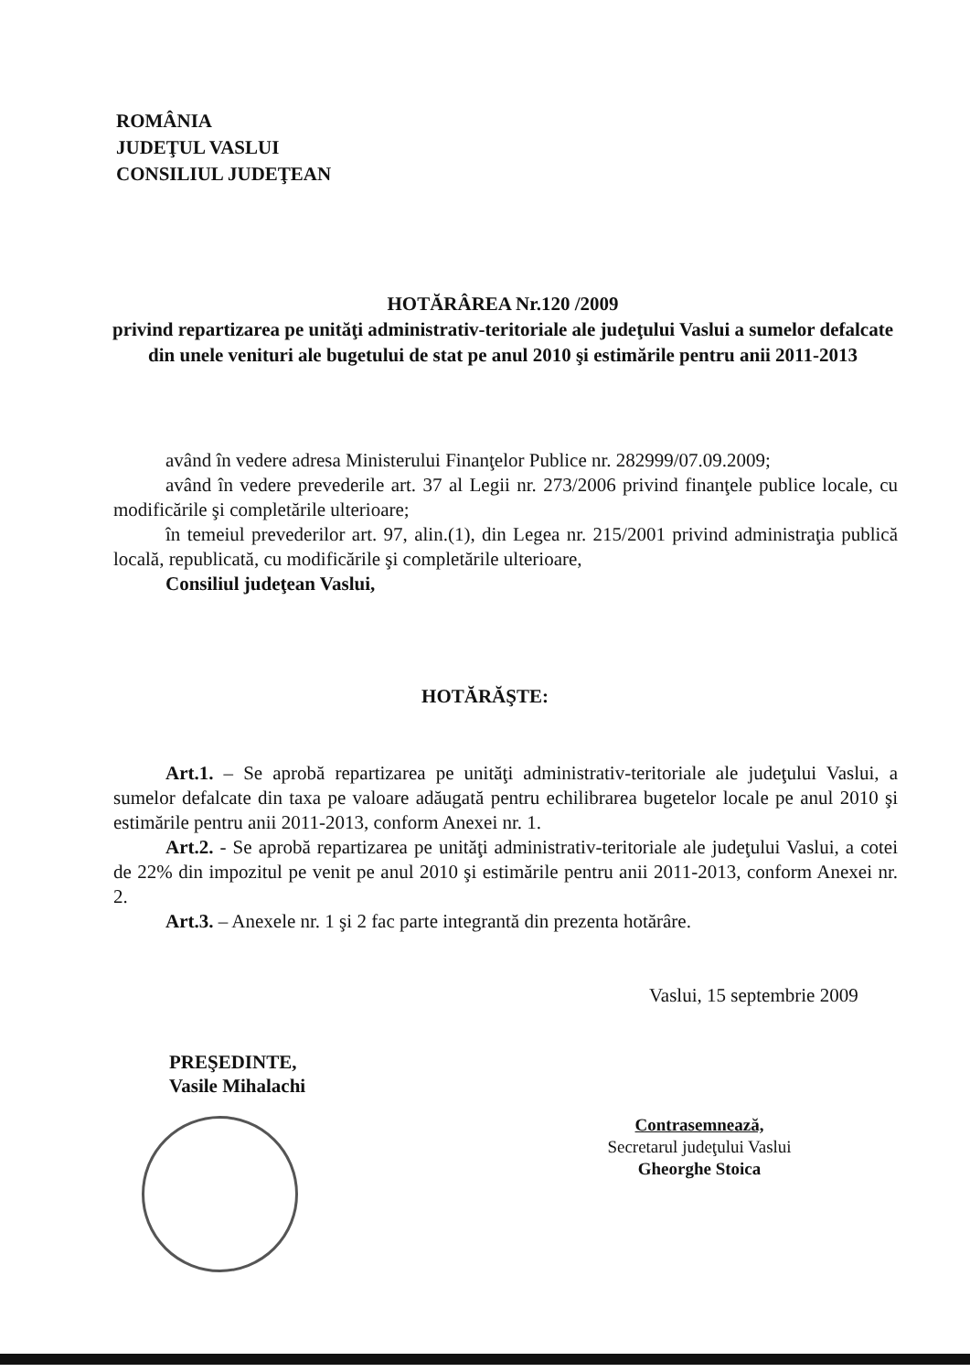ROMÂNIA
JUDEŢUL VASLUI
CONSILIUL JUDEŢEAN
HOTĂRÂREA Nr.120 /2009
privind repartizarea pe unităţi administrativ-teritoriale ale judeţului Vaslui a sumelor defalcate din unele venituri ale bugetului de stat pe anul 2010 şi estimările pentru anii 2011-2013
având în vedere adresa Ministerului Finanţelor Publice nr. 282999/07.09.2009;
având în vedere prevederile art. 37 al Legii nr. 273/2006 privind finanţele publice locale, cu modificările şi completările ulterioare;
în temeiul prevederilor art. 97, alin.(1), din Legea nr. 215/2001 privind administraţia publică locală, republicată, cu modificările şi completările ulterioare,
Consiliul judeţean Vaslui,
HOTĂRĂŞTE:
Art.1. – Se aprobă repartizarea pe unităţi administrativ-teritoriale ale judeţului Vaslui, a sumelor defalcate din taxa pe valoare adăugată pentru echilibrarea bugetelor locale pe anul 2010 şi estimările pentru anii 2011-2013, conform Anexei nr. 1.
Art.2. - Se aprobă repartizarea pe unităţi administrativ-teritoriale ale judeţului Vaslui, a cotei de 22% din impozitul pe venit pe anul 2010 şi estimările pentru anii 2011-2013, conform Anexei nr. 2.
Art.3. – Anexele nr. 1 şi 2 fac parte integrantă din prezenta hotărâre.
Vaslui, 15 septembrie 2009
PREŞEDINTE,
Vasile Mihalachi
Contrasemnează,
Secretarul judeţului Vaslui
Gheorghe Stoica